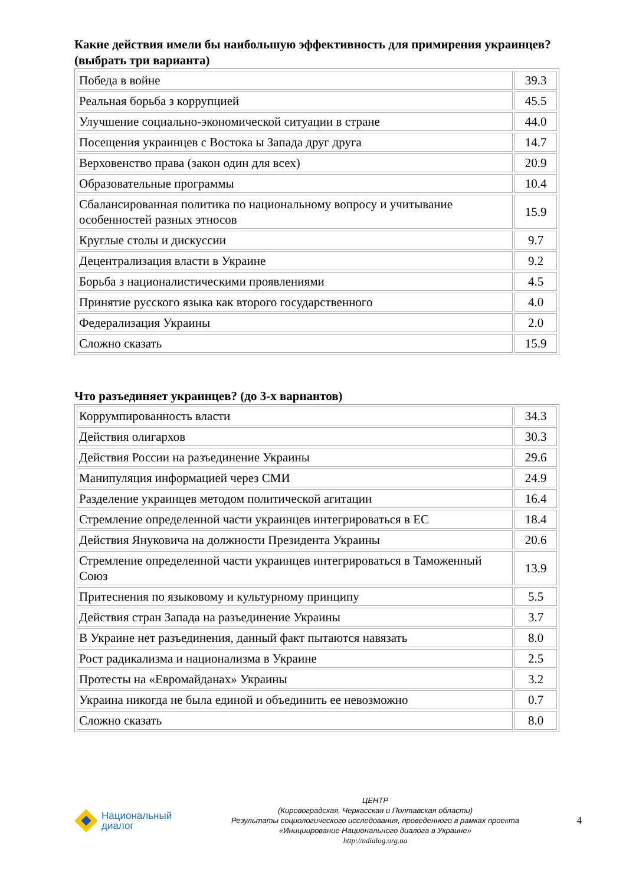Какие действия имели бы наибольшую эффективность для примирения украинцев? (выбрать три варианта)
| Победа в войне | 39.3 |
| Реальная борьба з коррупцией | 45.5 |
| Улучшение социально-экономической ситуации в стране | 44.0 |
| Посещения украинцев с Востока ы Запада друг друга | 14.7 |
| Верховенство права (закон один для всех) | 20.9 |
| Образовательные программы | 10.4 |
| Сбалансированная политика по национальному вопросу и учитывание особенностей разных этносов | 15.9 |
| Круглые столы и дискуссии | 9.7 |
| Децентрализация власти в Украине | 9.2 |
| Борьба з националистическими проявлениями | 4.5 |
| Принятие русского языка как второго государственного | 4.0 |
| Федерализация Украины | 2.0 |
| Сложно сказать | 15.9 |
Что разъединяет украинцев? (до 3-х вариантов)
| Коррумпированность власти | 34.3 |
| Действия олигархов | 30.3 |
| Действия России на разъединение Украины | 29.6 |
| Манипуляция информацией через СМИ | 24.9 |
| Разделение украинцев методом политической агитации | 16.4 |
| Стремление определенной части украинцев интегрироваться в ЕС | 18.4 |
| Действия Януковича на должности Президента Украины | 20.6 |
| Стремление определенной части украинцев интегрироваться в Таможенный Союз | 13.9 |
| Притеснения по языковому и культурному принципу | 5.5 |
| Действия стран Запада на разъединение Украины | 3.7 |
| В Украине нет разъединения, данный факт пытаются навязать | 8.0 |
| Рост радикализма и национализма в Украине | 2.5 |
| Протесты на «Евромайданах» Украины | 3.2 |
| Украина никогда не была единой и объединить ее невозможно | 0.7 |
| Сложно сказать | 8.0 |
Национальный
диалог
ЦЕНТР
(Кировоградская, Черкасская и Полтавская области)
Результаты социологического исследования, проведенного в рамках проекта
«Инициирование Национального диалога в Украине»
http://ndialog.org.ua
4